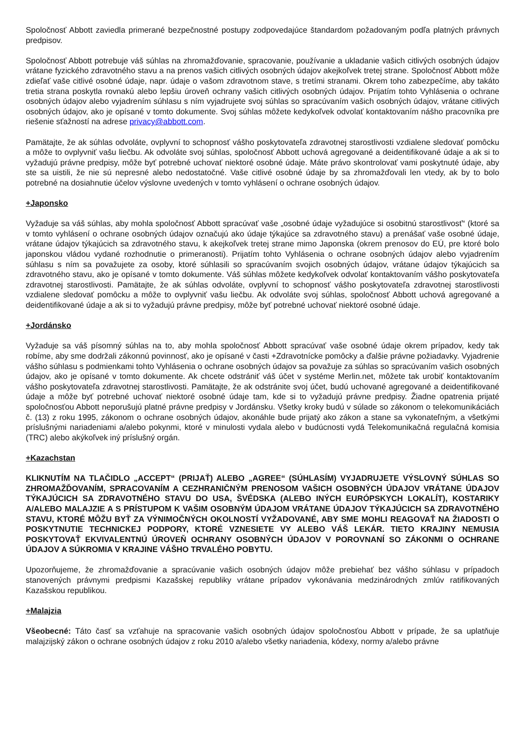Spoločnosť Abbott zaviedla primerané bezpečnostné postupy zodpovedajúce štandardom požadovaným podľa platných právnych predpisov.
Spoločnosť Abbott potrebuje váš súhlas na zhromažďovanie, spracovanie, používanie a ukladanie vašich citlivých osobných údajov vrátane fyzického zdravotného stavu a na prenos vašich citlivých osobných údajov akejkoľvek tretej strane. Spoločnosť Abbott môže zdieľať vaše citlivé osobné údaje, napr. údaje o vašom zdravotnom stave, s tretími stranami. Okrem toho zabezpečíme, aby takáto tretia strana poskytla rovnakú alebo lepšiu úroveň ochrany vašich citlivých osobných údajov. Prijatím tohto Vyhlásenia o ochrane osobných údajov alebo vyjadrením súhlasu s ním vyjadrujete svoj súhlas so spracúvaním vašich osobných údajov, vrátane citlivých osobných údajov, ako je opísané v tomto dokumente. Svoj súhlas môžete kedykoľvek odvolať kontaktovaním nášho pracovníka pre riešenie sťažností na adrese privacy@abbott.com.
Pamätajte, že ak súhlas odvoláte, ovplyvní to schopnosť vášho poskytovateľa zdravotnej starostlivosti vzdialene sledovať pomôcku a môže to ovplyvniť vašu liečbu. Ak odvoláte svoj súhlas, spoločnosť Abbott uchová agregované a deidentifikované údaje a ak si to vyžadujú právne predpisy, môže byť potrebné uchovať niektoré osobné údaje. Máte právo skontrolovať vami poskytnuté údaje, aby ste sa uistili, že nie sú nepresné alebo nedostatočné. Vaše citlivé osobné údaje by sa zhromažďovali len vtedy, ak by to bolo potrebné na dosiahnutie účelov výslovne uvedených v tomto vyhlásení o ochrane osobných údajov.
+Japonsko
Vyžaduje sa váš súhlas, aby mohla spoločnosť Abbott spracúvať vaše „osobné údaje vyžadujúce si osobitnú starostlivosť“ (ktoré sa v tomto vyhlásení o ochrane osobných údajov označujú ako údaje týkajúce sa zdravotného stavu) a prenášať vaše osobné údaje, vrátane údajov týkajúcich sa zdravotného stavu, k akejkoľvek tretej strane mimo Japonska (okrem prenosov do EÚ, pre ktoré bolo japonskou vládou vydané rozhodnutie o primeranosti). Prijatím tohto Vyhlásenia o ochrane osobných údajov alebo vyjadrením súhlasu s ním sa považujete za osoby, ktoré súhlasili so spracúvaním svojich osobných údajov, vrátane údajov týkajúcich sa zdravotného stavu, ako je opísané v tomto dokumente. Váš súhlas môžete kedykoľvek odvolať kontaktovaním vášho poskytovateľa zdravotnej starostlivosti. Pamätajte, že ak súhlas odvoláte, ovplyvní to schopnosť vášho poskytovateľa zdravotnej starostlivosti vzdialene sledovať pomôcku a môže to ovplyvniť vašu liečbu. Ak odvoláte svoj súhlas, spoločnosť Abbott uchová agregované a deidentifikované údaje a ak si to vyžadujú právne predpisy, môže byť potrebné uchovať niektoré osobné údaje.
+Jordánsko
Vyžaduje sa váš písomný súhlas na to, aby mohla spoločnosť Abbott spracúvať vaše osobné údaje okrem prípadov, kedy tak robíme, aby sme dodržali zákonnú povinnosť, ako je opísané v časti +Zdravotnícke pomôcky a ďalšie právne požiadavky. Vyjadrenie vášho súhlasu s podmienkami tohto Vyhlásenia o ochrane osobných údajov sa považuje za súhlas so spracúvaním vašich osobných údajov, ako je opísané v tomto dokumente. Ak chcete odstrániť váš účet v systéme Merlin.net, môžete tak urobiť kontaktovaním vášho poskytovateľa zdravotnej starostlivosti. Pamätajte, že ak odstránite svoj účet, budú uchované agregované a deidentifikované údaje a môže byť potrebné uchovať niektoré osobné údaje tam, kde si to vyžadujú právne predpisy. Žiadne opatrenia prijaté spoločnosťou Abbott neporušujú platné právne predpisy v Jordánsku. Všetky kroky budú v súlade so zákonom o telekomunikáciách č. (13) z roku 1995, zákonom o ochrane osobných údajov, akonáhle bude prijatý ako zákon a stane sa vykonateľným, a všetkými príslušnými nariadeniami a/alebo pokynmi, ktoré v minulosti vydala alebo v budúcnosti vydá Telekomunikačná regulačná komisia (TRC) alebo akýkoľvek iný príslušný orgán.
+Kazachstan
KLIKNUTÍM NA TLAČIDLO „ACCEPT“ (PRIJAŤ) ALEBO „AGREE“ (SÚHLASÍM) VYJADRUJETE VÝSLOVNÝ SÚHLAS SO ZHROMAŽĎOVANÍM, SPRACOVANÍM A CEZHRANIČNÝM PRENOSOM VAŠICH OSOBNÝCH ÚDAJOV VRÁTANE ÚDAJOV TÝKAJÚCICH SA ZDRAVOTNÉHO STAVU DO USA, ŠVÉDSKA (ALEBO INÝCH EURÓPSKYCH LOKALÍT), KOSTARIKY A/ALEBO MALAJZIE A S PRÍSTUPOM K VAŠIM OSOBNÝM ÚDAJOM VRÁTANE ÚDAJOV TÝKAJÚCICH SA ZDRAVOTNÉHO STAVU, KTORÉ MÔŽU BYŤ ZA VÝNIMOČNÝCH OKOLNOSTÍ VYŽADOVANÉ, ABY SME MOHLI REAGOVAŤ NA ŽIADOSTI O POSKYTNUTIE TECHNICKEJ PODPORY, KTORÉ VZNESIETE VY ALEBO VÁŠ LEKÁR. TIETO KRAJINY NEMUSIA POSKYTOVAŤ EKVIVALENTNÚ ÚROVEŇ OCHRANY OSOBNÝCH ÚDAJOV V POROVNANÍ SO ZÁKONMI O OCHRANE ÚDAJOV A SÚKROMIA V KRAJINE VÁŠHO TRVALÉHO POBYTU.
Upozorňujeme, že zhromažďovanie a spracúvanie vašich osobných údajov môže prebiehať bez vášho súhlasu v prípadoch stanovených právnymi predpismi Kazašskej republiky vrátane prípadov vykonávania medzinárodných zmlúv ratifikovaných Kazašskou republikou.
+Malajzia
Všeobecné: Táto časť sa vzťahuje na spracovanie vašich osobných údajov spoločnosťou Abbott v prípade, že sa uplatňuje malajzijský zákon o ochrane osobných údajov z roku 2010 a/alebo všetky nariadenia, kódexy, normy a/alebo právne